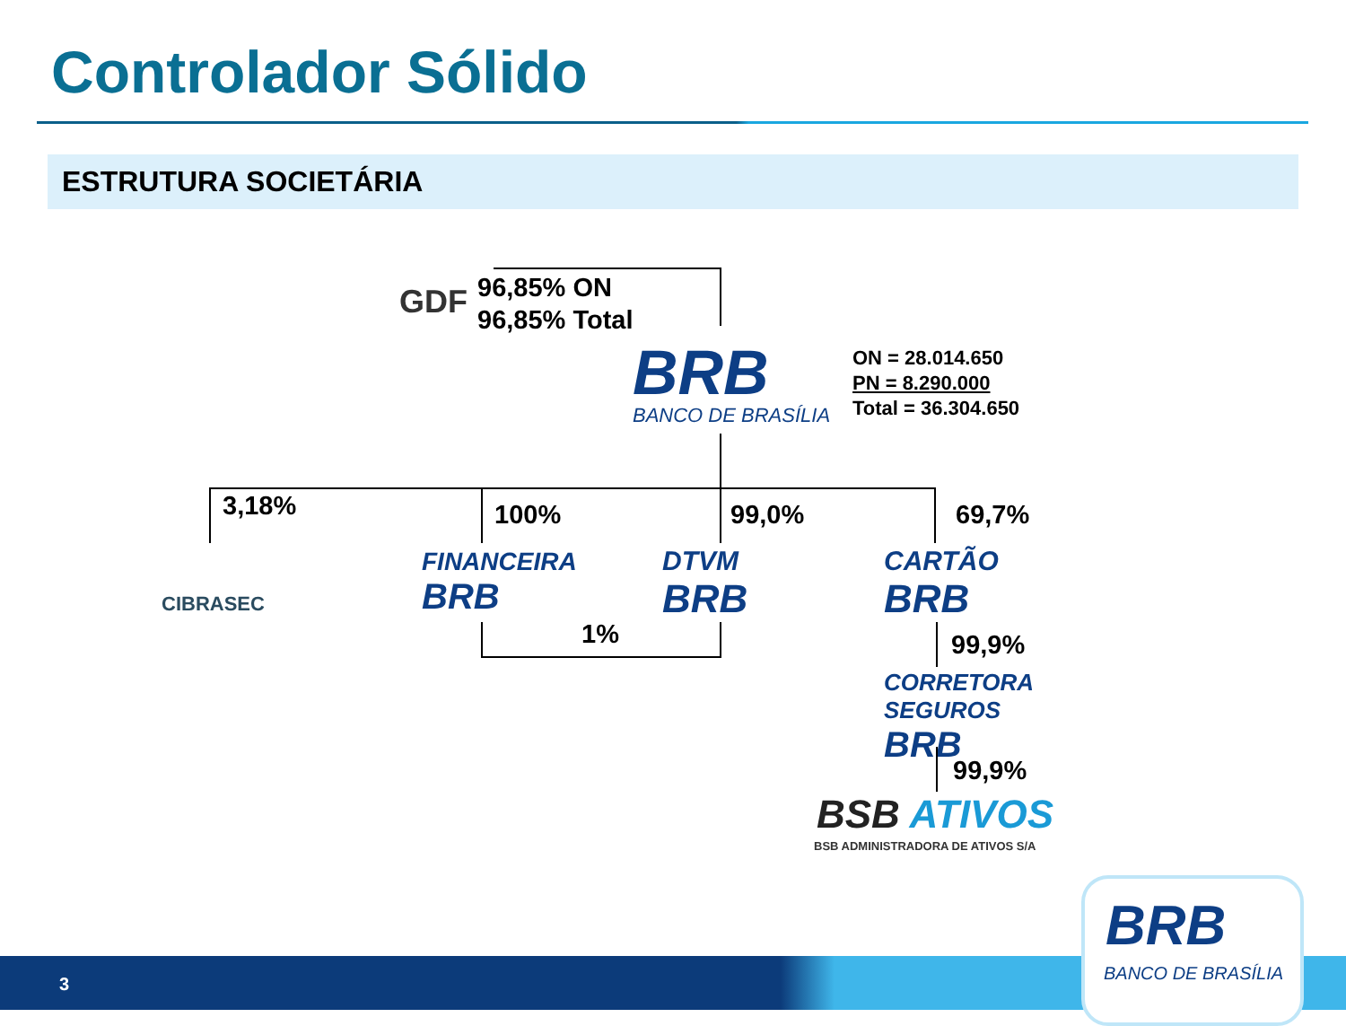Controlador Sólido
ESTRUTURA SOCIETÁRIA
GDF
96,85% ON
96,85% Total
BRB
BANCO DE BRASÍLIA
ON = 28.014.650
PN = 8.290.000
Total = 36.304.650
3,18% 100% 99,0% 69,7%
CIBRASEC
FINANCEIRA
BRB
DTVM
BRB
CARTÃO
BRB
1% 99,9%
CORRETORA
SEGUROS
BRB
99,9%
BSB ATIVOS
BSB ADMINISTRADORA DE ATIVOS S/A
3
BRB
BANCO DE BRASÍLIA